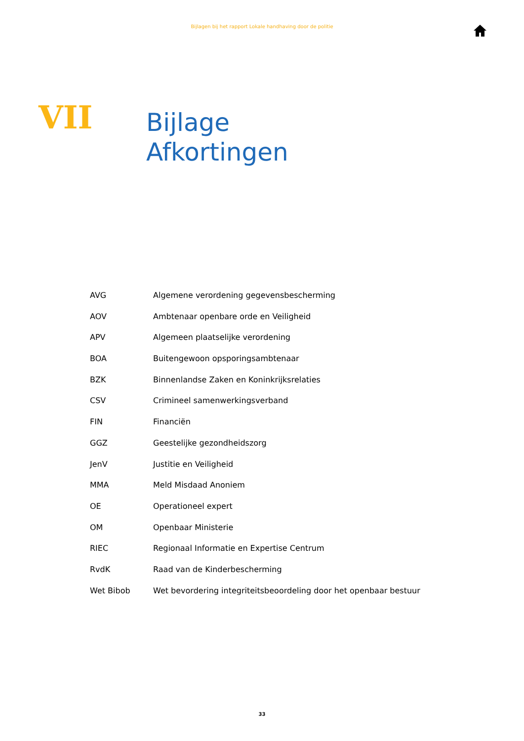Bijlagen bij het rapport Lokale handhaving door de politie
VII
Bijlage
Afkortingen
| AVG | Algemene verordening gegevensbescherming |
| AOV | Ambtenaar openbare orde en Veiligheid |
| APV | Algemeen plaatselijke verordening |
| BOA | Buitengewoon opsporingsambtenaar |
| BZK | Binnenlandse Zaken en Koninkrijksrelaties |
| CSV | Crimineel samenwerkingsverband |
| FIN | Financiën |
| GGZ | Geestelijke gezondheidszorg |
| JenV | Justitie en Veiligheid |
| MMA | Meld Misdaad Anoniem |
| OE | Operationeel expert |
| OM | Openbaar Ministerie |
| RIEC | Regionaal Informatie en Expertise Centrum |
| RvdK | Raad van de Kinderbescherming |
| Wet Bibob | Wet bevordering integriteitsbeoordeling door het openbaar bestuur |
33